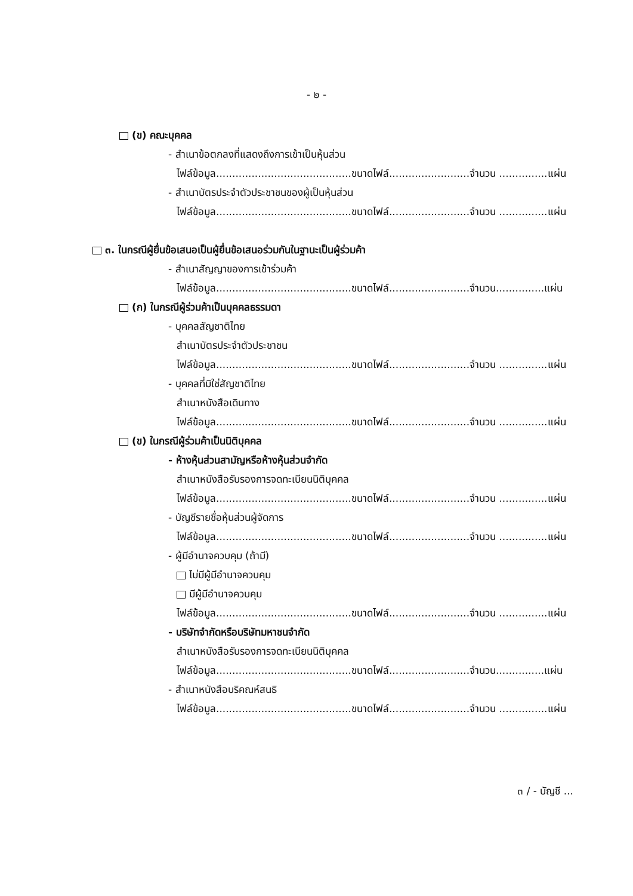- ๒ -
(ข) คณะบุคคล
- สำเนาข้อตกลงที่แสดงถึงการเข้าเป็นหุ้นส่วน
ไฟล์ข้อมูล..........................................ขนาดไฟล์.........................จำนวน ...............แผ่น
- สำเนาบัตรประจำตัวประชาชนของผู้เป็นหุ้นส่วน
ไฟล์ข้อมูล..........................................ขนาดไฟล์.........................จำนวน ...............แผ่น
๓. ในกรณีผู้ยื่นข้อเสนอเป็นผู้ยื่นข้อเสนอร่วมกันในฐานะเป็นผู้ร่วมค้า
- สำเนาสัญญาของการเข้าร่วมค้า
ไฟล์ข้อมูล..........................................ขนาดไฟล์.........................จำนวน...............แผ่น
(ก) ในกรณีผู้ร่วมค้าเป็นบุคคลธรรมดา
- บุคคลสัญชาติไทย
สำเนาบัตรประจำตัวประชาชน
ไฟล์ข้อมูล..........................................ขนาดไฟล์.........................จำนวน ...............แผ่น
- บุคคลที่มิใช่สัญชาติไทย
สำเนาหนังสือเดินทาง
ไฟล์ข้อมูล..........................................ขนาดไฟล์.........................จำนวน ...............แผ่น
(ข) ในกรณีผู้ร่วมค้าเป็นนิติบุคคล
- ห้างหุ้นส่วนสามัญหรือห้างหุ้นส่วนจำกัด
สำเนาหนังสือรับรองการจดทะเบียนนิติบุคคล
ไฟล์ข้อมูล..........................................ขนาดไฟล์.........................จำนวน ...............แผ่น
- บัญชีรายชื่อหุ้นส่วนผู้จัดการ
ไฟล์ข้อมูล..........................................ขนาดไฟล์.........................จำนวน ...............แผ่น
- ผู้มีอำนาจควบคุม (ถ้ามี)
ไม่มีผู้มีอำนาจควบคุม
มีผู้มีอำนาจควบคุม
ไฟล์ข้อมูล..........................................ขนาดไฟล์.........................จำนวน ...............แผ่น
- บริษัทจำกัดหรือบริษัทมหาชนจำกัด
สำเนาหนังสือรับรองการจดทะเบียนนิติบุคคล
ไฟล์ข้อมูล..........................................ขนาดไฟล์.........................จำนวน...............แผ่น
- สำเนาหนังสือบริคณห์สนธิ
ไฟล์ข้อมูล..........................................ขนาดไฟล์.........................จำนวน ...............แผ่น
๓ / - บัญชี ...